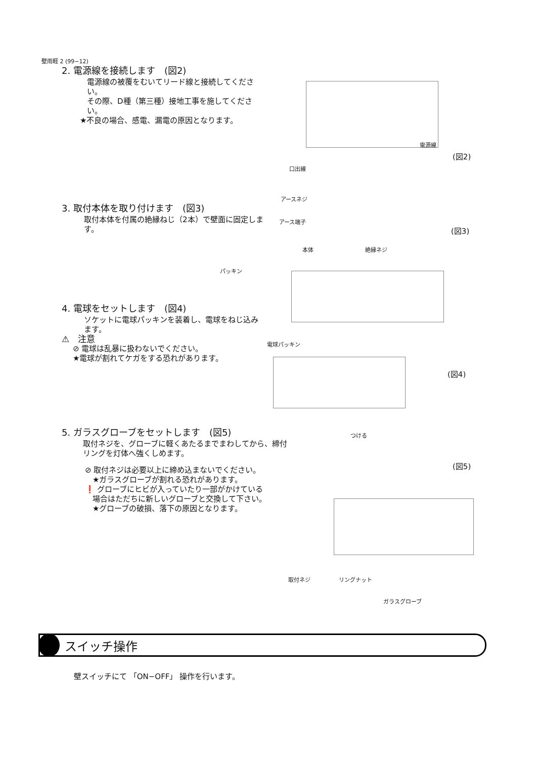壁雨軽 2 (99−12)
2. 電源線を接続します　(図2)
電源線の被覆をむいてリード線と接続してください。
その際、D種（第三種）接地工事を施してください。
★不良の場合、感電、漏電の原因となります。
電源線
(図2)
口出線
アースネジ
アース端子
(図3)
3. 取付本体を取り付けます　(図3)
取付本体を付属の絶縁ねじ（2本）で壁面に固定します。
本体 絶縁ネジ
パッキン
4. 電球をセットします　(図4)
ソケットに電球パッキンを装着し、電球をねじ込みます。
⚠　注意
⊘ 電球は乱暴に扱わないでください。
★電球が割れてケガをする恐れがあります。
電球パッキン
(図4)
つける
5. ガラスグローブをセットします　(図5)
取付ネジを、グローブに軽くあたるまでまわしてから、締付リングを灯体へ強くしめます。
⊘ 取付ネジは必要以上に締め込まないでください。
　★ガラスグローブが割れる恐れがあります。
❗ グローブにヒビが入っていたり一部がかけている
　場合はただちに新しいグローブと交換して下さい。
　★グローブの破損、落下の原因となります。
(図5)
取付ネジ リングナット
ガラスグローブ
スイッチ操作
壁スイッチにて 「ON−OFF」 操作を行います。